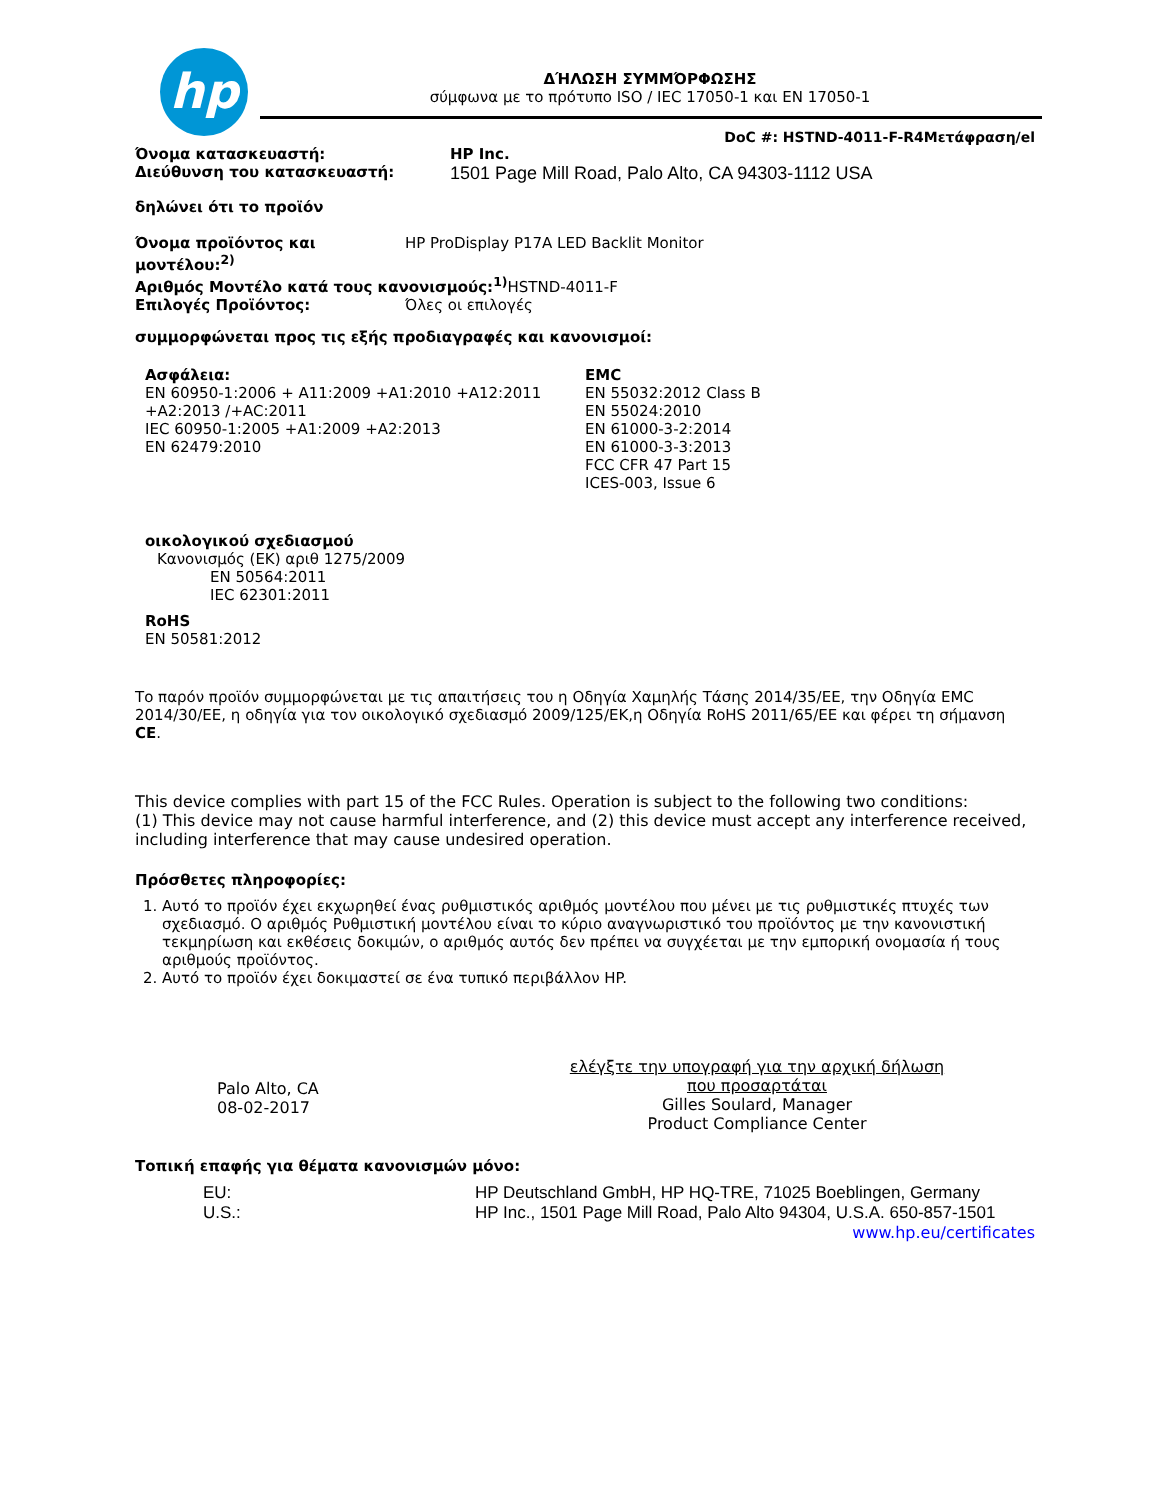hp
ΔΉΛΩΣΗ ΣΥΜΜΌΡΦΩΣΗΣ
σύμφωνα με το πρότυπο ISO / IEC 17050-1 και EN 17050-1
DoC #: HSTND-4011-F-R4Μετάφραση/el
Όνομα κατασκευαστή: HP Inc.
Διεύθυνση του κατασκευαστή:
1501 Page Mill Road, Palo Alto, CA 94303-1112 USA
δηλώνει ότι το προϊόν
Όνομα προϊόντος και μοντέλου:<sup>2)</sup>
HP ProDisplay P17A LED Backlit Monitor
Αριθμός Μοντέλο κατά τους κανονισμούς:<sup>1)</sup> HSTND-4011-F
Επιλογές Προϊόντος: Όλες οι επιλογές
συμμορφώνεται προς τις εξής προδιαγραφές και κανονισμοί:
Ασφάλεια:
EN 60950-1:2006 + A11:2009 +A1:2010 +A12:2011
+A2:2013 /+AC:2011
IEC 60950-1:2005 +A1:2009 +A2:2013
EN 62479:2010
EMC
EN 55032:2012 Class B
EN 55024:2010
EN 61000-3-2:2014
EN 61000-3-3:2013
FCC CFR 47 Part 15
ICES-003, Issue 6
οικολογικού σχεδιασμού
Κανονισμός (ΕΚ) αριθ 1275/2009
EN 50564:2011
IEC 62301:2011
RoHS
EN 50581:2012
Το παρόν προϊόν συμμορφώνεται με τις απαιτήσεις του η Οδηγία Χαμηλής Τάσης 2014/35/ΕΕ, την Οδηγία EMC 2014/30/ΕΕ, η οδηγία για τον οικολογικό σχεδιασμό 2009/125/ΕΚ,η Οδηγία RoHS 2011/65/ΕΕ και φέρει τη σήμανση CE.
This device complies with part 15 of the FCC Rules. Operation is subject to the following two conditions:
(1) This device may not cause harmful interference, and (2) this device must accept any interference received, including interference that may cause undesired operation.
Πρόσθετες πληροφορίες:
1. Αυτό το προϊόν έχει εκχωρηθεί ένας ρυθμιστικός αριθμός μοντέλου που μένει με τις ρυθμιστικές πτυχές των σχεδιασμό. Ο αριθμός Ρυθμιστική μοντέλου είναι το κύριο αναγνωριστικό του προϊόντος με την κανονιστική τεκμηρίωση και εκθέσεις δοκιμών, ο αριθμός αυτός δεν πρέπει να συγχέεται με την εμπορική ονομασία ή τους αριθμούς προϊόντος.
2. Αυτό το προϊόν έχει δοκιμαστεί σε ένα τυπικό περιβάλλον HP.
Palo Alto, CA
08-02-2017
ελέγξτε την υπογραφή για την αρχική δήλωση που προσαρτάται
Gilles Soulard, Manager
Product Compliance Center
Τοπική επαφής για θέματα κανονισμών μόνο:
EU: HP Deutschland GmbH, HP HQ-TRE, 71025 Boeblingen, Germany
U.S.: HP Inc., 1501 Page Mill Road, Palo Alto 94304, U.S.A. 650-857-1501
www.hp.eu/certificates